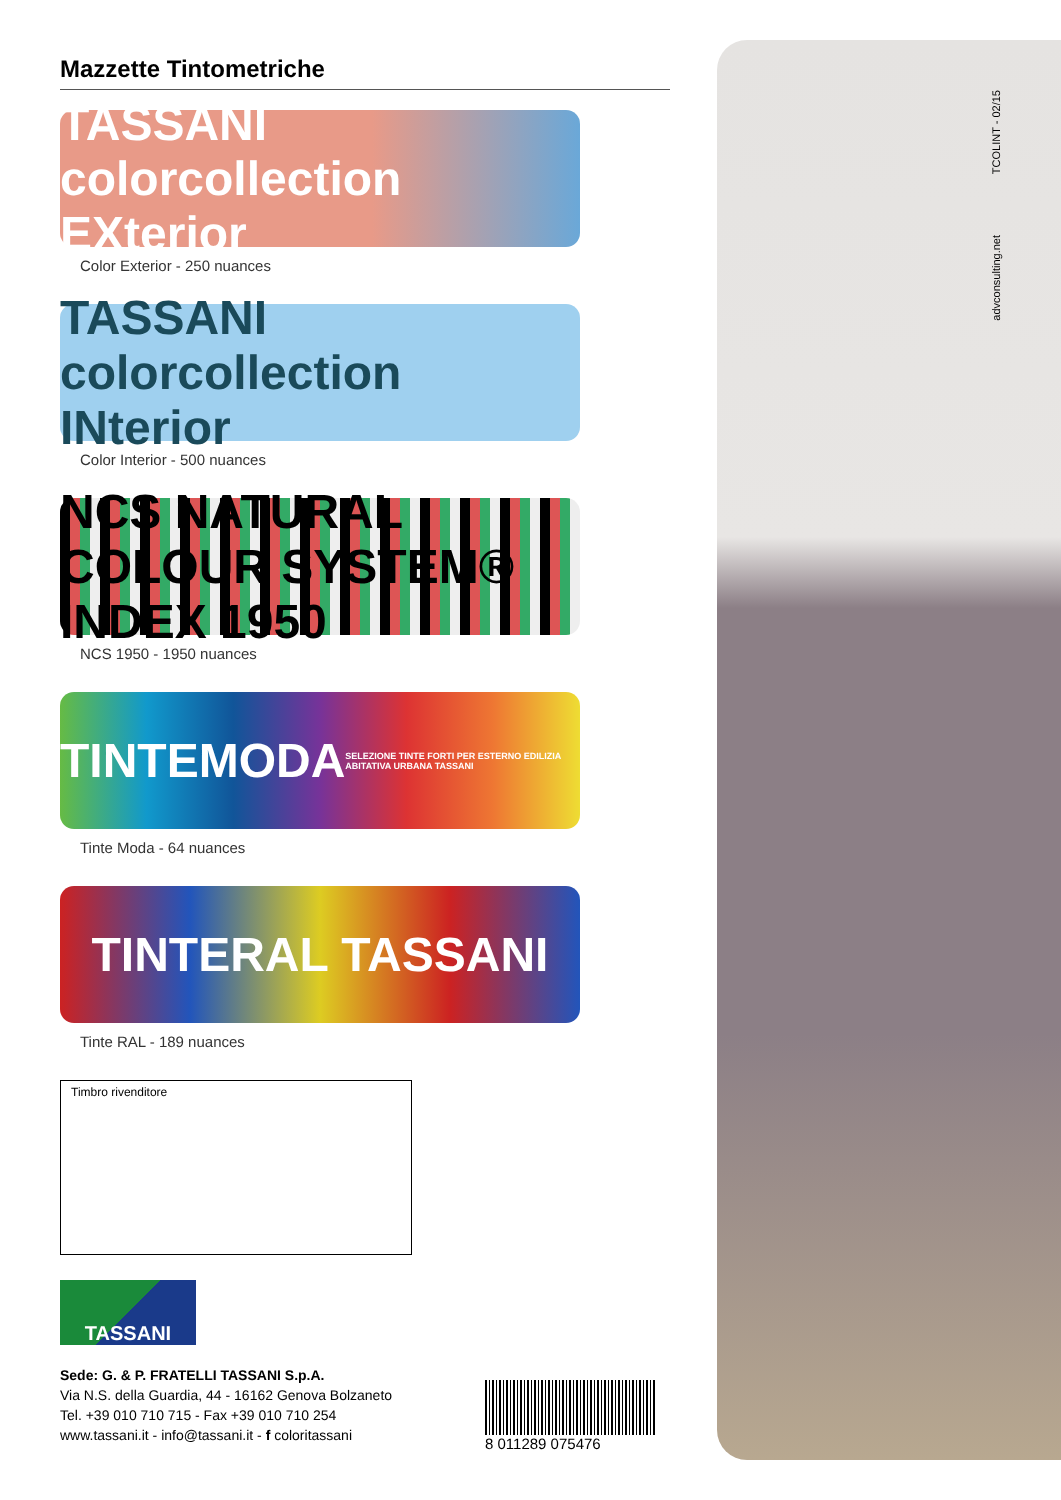Mazzette Tintometriche
TASSANI colorcollection EXterior
Color Exterior - 250 nuances
TASSANI colorcollection INterior
Color Interior - 500 nuances
NCS NATURAL COLOUR SYSTEM® INDEX 1950
NCS 1950 - 1950 nuances
TINTEMODA
SELEZIONE TINTE FORTI PER ESTERNO EDILIZIA ABITATIVA URBANA TASSANI
Tinte Moda - 64 nuances
TINTERAL TASSANI
Tinte RAL - 189 nuances
Timbro rivenditore
TASSANI
Sede: G. & P. FRATELLI TASSANI S.p.A.
Via N.S. della Guardia, 44 - 16162 Genova Bolzaneto
Tel. +39 010 710 715 - Fax +39 010 710 254
www.tassani.it - info@tassani.it - f coloritassani
8 011289 075476
TCOLINT - 02/15
advconsulting.net